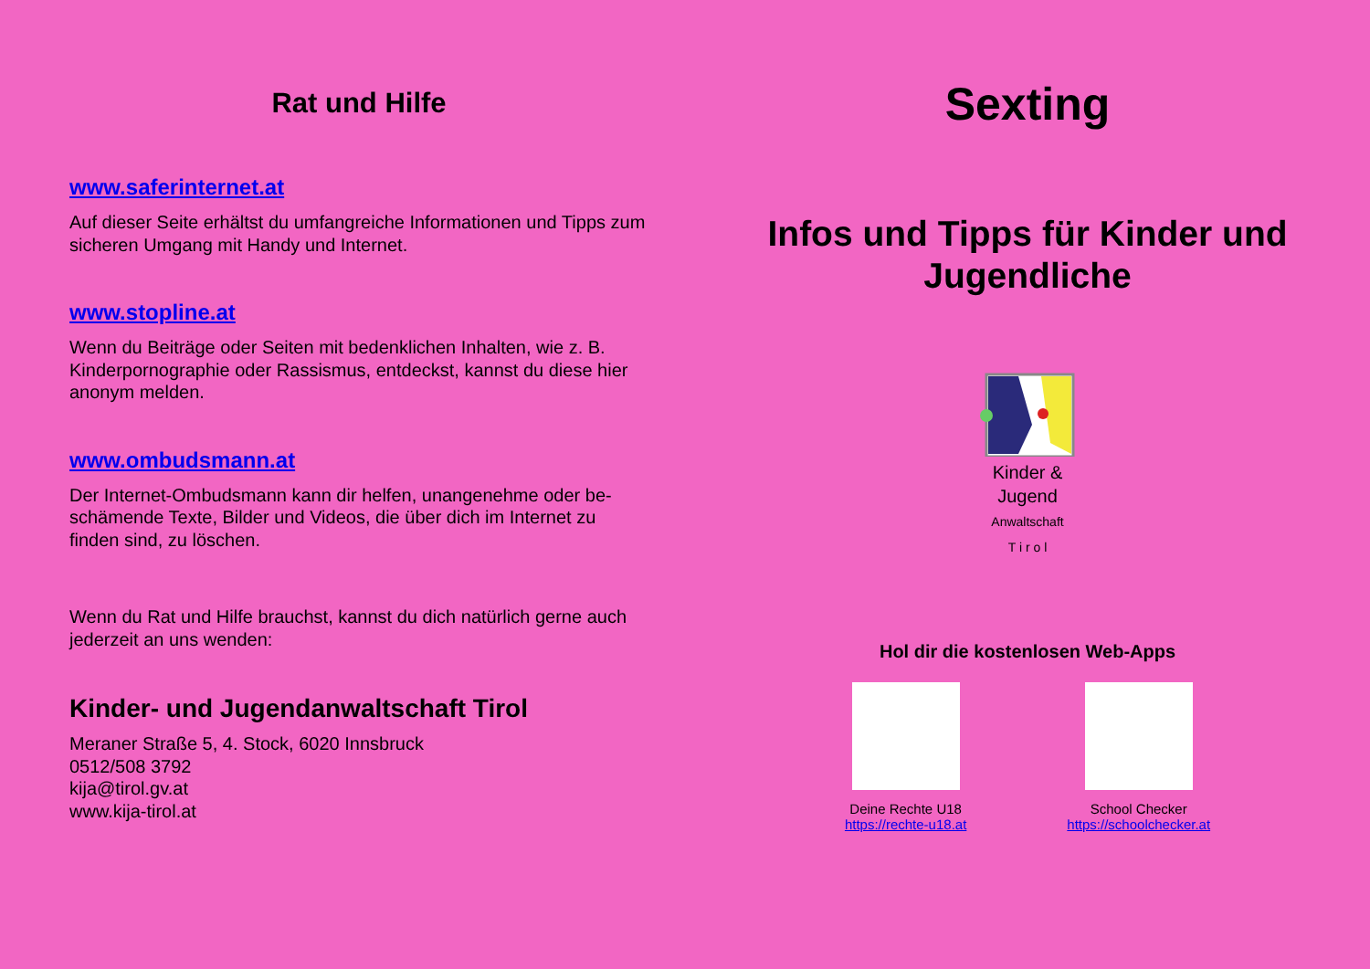Rat und Hilfe
www.saferinternet.at
Auf dieser Seite erhältst du umfangreiche Informationen und Tipps zum sicheren Umgang mit Handy und Internet.
www.stopline.at
Wenn du Beiträge oder Seiten mit bedenklichen Inhalten, wie z. B. Kinderpornographie oder Rassismus, entdeckst, kannst du diese hier anonym melden.
www.ombudsmann.at
Der Internet-Ombudsmann kann dir helfen, unangenehme oder be-schämende Texte, Bilder und Videos, die über dich im Internet zu finden sind, zu löschen.
Wenn du Rat und Hilfe brauchst, kannst du dich natürlich gerne auch jederzeit an uns wenden:
Kinder- und Jugendanwaltschaft Tirol
Meraner Straße 5, 4. Stock, 6020 Innsbruck
0512/508 3792
kija@tirol.gv.at
www.kija-tirol.at
Sexting
Infos und Tipps für Kinder und Jugendliche
Kinder &
Jugend
Anwaltschaft
T i r o l
Hol dir die kostenlosen Web-Apps
Deine Rechte U18
https://rechte-u18.at
School Checker
https://schoolchecker.at